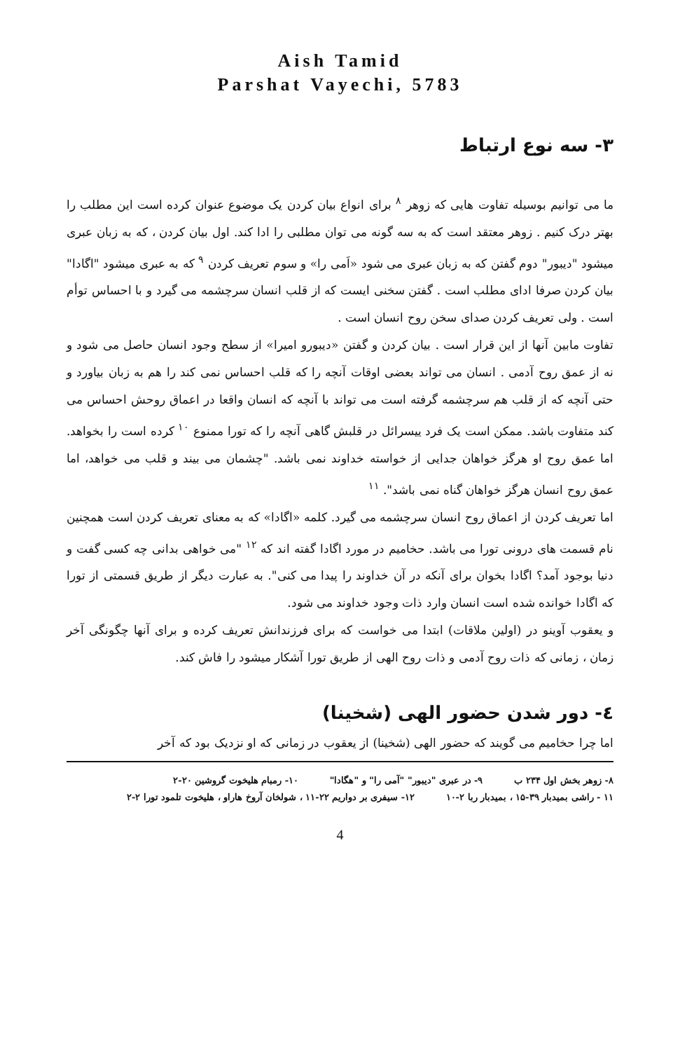Aish Tamid
Parshat Vayechi, 5783
۳- سه نوع ارتباط
ما می توانیم بوسیله تفاوت هایی که زوهر <sup>۸</sup> برای انواع بیان کردن یک موضوع عنوان کرده است این مطلب را بهتر درک کنیم . زوهر معتقد است که به سه گونه می توان مطلبی را ادا کند. اول بیان کردن ، که به زبان عبری میشود "دیبور" دوم گفتن که به زبان عبری می شود «اَمی را» و سوم تعریف کردن <sup>۹</sup> که به عبری میشود "اگادا" بیان کردن صرفا ادای مطلب است . گفتن سخنی ایست که از قلب انسان سرچشمه می گیرد و با احساس توأم است . ولی تعریف کردن صدای سخن روح انسان است .
تفاوت مابین آنها از این قرار است . بیان کردن و گفتن «دیبورو امیرا» از سطح وجود انسان حاصل می شود و نه از عمق روح آدمی . انسان می تواند بعضی اوقات آنچه را که قلب احساس نمی کند را هم به زبان بیاورد و حتی آنچه که از قلب هم سرچشمه گرفته است می تواند با آنچه که انسان واقعا در اعماق روحش احساس می کند متفاوت باشد. ممکن است یک فرد ییسرائل در قلبش گاهی آنچه را که تورا ممنوع <sup>۱۰</sup> کرده است را بخواهد. اما عمق روح او هرگز خواهان جدایی از خواسته خداوند نمی باشد. "چشمان می بیند و قلب می خواهد، اما عمق روح انسان هرگز خواهان گناه نمی باشد". <sup>۱۱</sup>
اما تعریف کردن از اعماق روح انسان سرچشمه می گیرد. کلمه «اگادا» که به معنای تعریف کردن است همچنین نام قسمت های درونی تورا می باشد. حخامیم در مورد اگادا گفته اند که <sup>۱۲</sup> "می خواهی بدانی چه کسی گفت و دنیا بوجود آمد؟ اگادا بخوان برای آنکه در آن خداوند را پیدا می کنی". به عبارت دیگر از طریق قسمتی از تورا که اگادا خوانده شده است انسان وارد ذات وجود خداوند می شود.
و یعقوب آوینو در (اولین ملاقات) ابتدا می خواست که برای فرزندانش تعریف کرده و برای آنها چگونگی آخر زمان ، زمانی که ذات روح آدمی و ذات روح الهی از طریق تورا آشکار میشود را فاش کند.
٤- دور شدن حضور الهی (شخینا)
اما چرا حخامیم می گویند که حضور الهی (شخینا) از یعقوب در زمانی که او نزدیک بود که آخر
۸- زوهر بخش اول ۲۳۴ ب ۹- در عبری "دیبور" "آمی را" و "هگادا" ۱۰- رمبام هلیخوت گروشین ۲۰-۲
۱۱ - راشی بمیدبار ۳۹-۱۵ ، بمیدبار ربا ۲-۱۰ ۱۲- سیفری بر دواریم ۲۲-۱۱ ، شولخان آروخ هاراو ، هلیخوت تلمود تورا ۲-۲
4